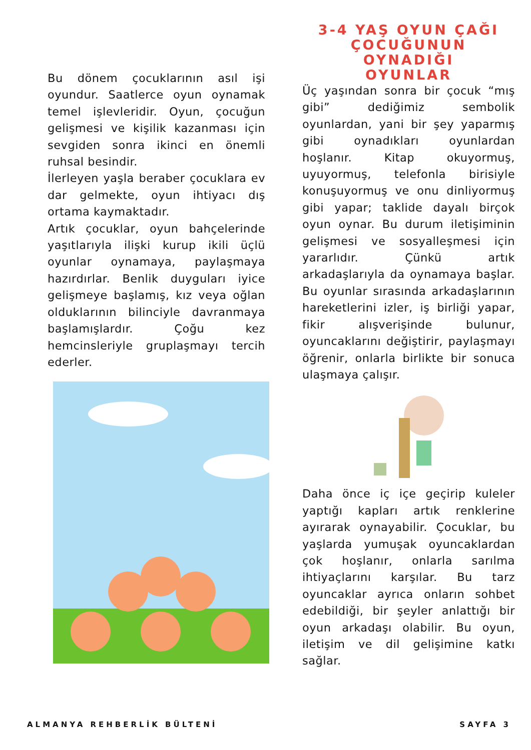Bu dönem çocuklarının asıl işi oyundur. Saatlerce oyun oynamak temel işlevleridir. Oyun, çocuğun gelişmesi ve kişilik kazanması için sevgiden sonra ikinci en önemli ruhsal besindir.
İlerleyen yaşla beraber çocuklara ev dar gelmekte, oyun ihtiyacı dış ortama kaymaktadır.
Artık çocuklar, oyun bahçelerinde yaşıtlarıyla ilişki kurup ikili üçlü oyunlar oynamaya, paylaşmaya hazırdırlar. Benlik duyguları iyice gelişmeye başlamış, kız veya oğlan olduklarının bilinciyle davranmaya başlamışlardır. Çoğu kez hemcinsleriyle gruplaşmayı tercih ederler.
3-4 YAŞ OYUN ÇAĞI
ÇOCUĞUNUN OYNADIĞI
OYUNLAR
Üç yaşından sonra bir çocuk “mış gibi” dediğimiz sembolik oyunlardan, yani bir şey yaparmış gibi oynadıkları oyunlardan hoşlanır. Kitap okuyormuş, uyuyormuş, telefonla birisiyle konuşuyormuş ve onu dinliyormuş gibi yapar; taklide dayalı birçok oyun oynar. Bu durum iletişiminin gelişmesi ve sosyalleşmesi için yararlıdır. Çünkü artık arkadaşlarıyla da oynamaya başlar. Bu oyunlar sırasında arkadaşlarının hareketlerini izler, iş birliği yapar, fikir alışverişinde bulunur, oyuncaklarını değiştirir, paylaşmayı öğrenir, onlarla birlikte bir sonuca ulaşmaya çalışır.
Daha önce iç içe geçirip kuleler yaptığı kapları artık renklerine ayırarak oynayabilir. Çocuklar, bu yaşlarda yumuşak oyuncaklardan çok hoşlanır, onlarla sarılma ihtiyaçlarını karşılar. Bu tarz oyuncaklar ayrıca onların sohbet edebildiği, bir şeyler anlattığı bir oyun arkadaşı olabilir. Bu oyun, iletişim ve dil gelişimine katkı sağlar.
ALMANYA REHBERLİK BÜLTENİ SAYFA 3